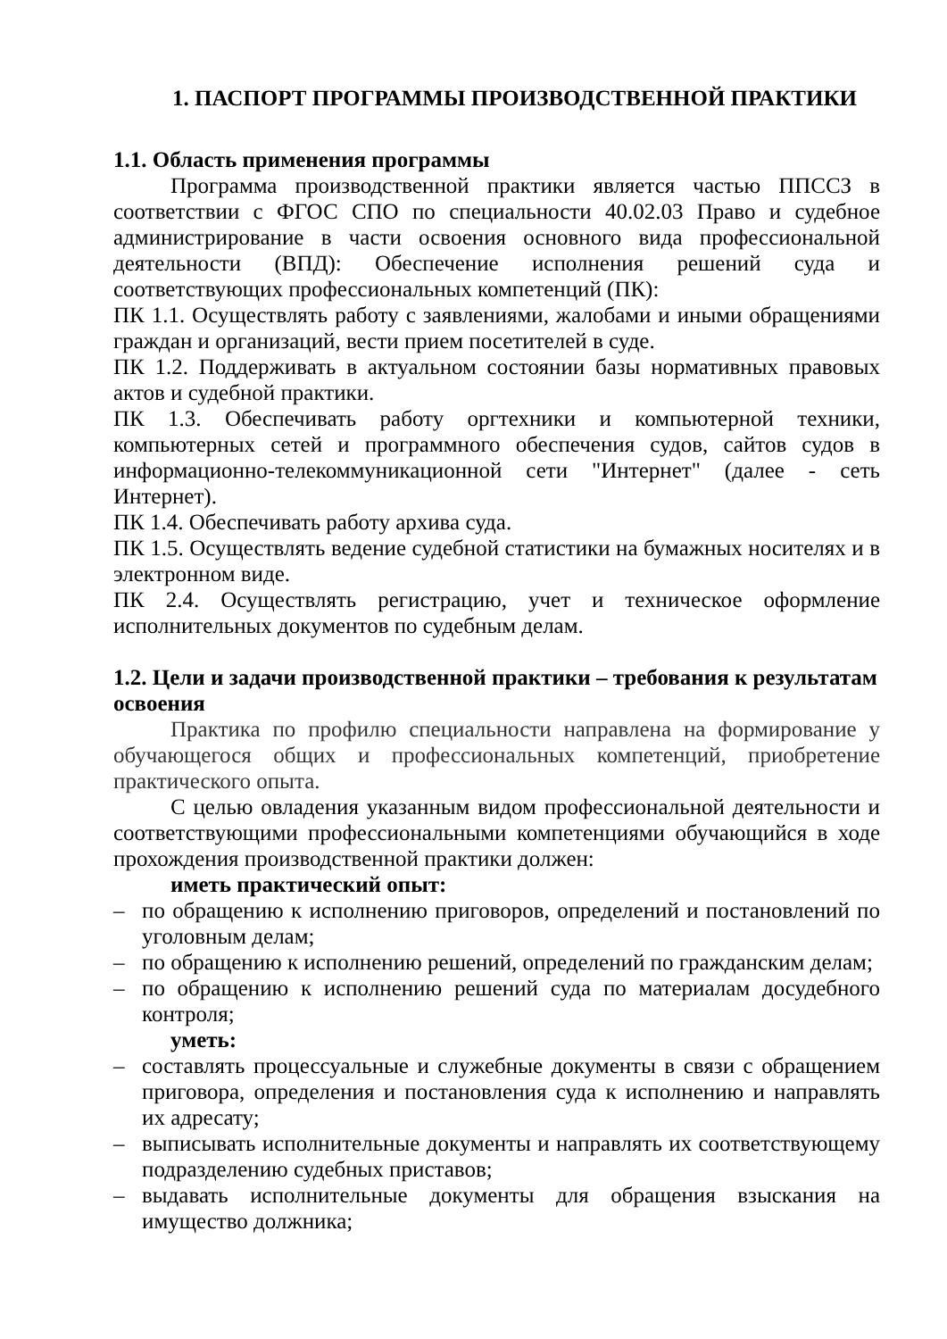1. ПАСПОРТ ПРОГРАММЫ ПРОИЗВОДСТВЕННОЙ ПРАКТИКИ
1.1. Область применения программы
Программа производственной практики является частью ППССЗ в соответствии с ФГОС СПО по специальности 40.02.03 Право и судебное администрирование в части освоения основного вида профессиональной деятельности (ВПД): Обеспечение исполнения решений суда и соответствующих профессиональных компетенций (ПК):
ПК 1.1. Осуществлять работу с заявлениями, жалобами и иными обращениями граждан и организаций, вести прием посетителей в суде.
ПК 1.2. Поддерживать в актуальном состоянии базы нормативных правовых актов и судебной практики.
ПК 1.3. Обеспечивать работу оргтехники и компьютерной техники, компьютерных сетей и программного обеспечения судов, сайтов судов в информационно-телекоммуникационной сети "Интернет" (далее - сеть Интернет).
ПК 1.4. Обеспечивать работу архива суда.
ПК 1.5. Осуществлять ведение судебной статистики на бумажных носителях и в электронном виде.
ПК 2.4. Осуществлять регистрацию, учет и техническое оформление исполнительных документов по судебным делам.
1.2. Цели и задачи производственной практики – требования к результатам освоения
Практика по профилю специальности направлена на формирование у обучающегося общих и профессиональных компетенций, приобретение практического опыта.
С целью овладения указанным видом профессиональной деятельности и соответствующими профессиональными компетенциями обучающийся в ходе прохождения производственной практики должен:
иметь практический опыт:
– по обращению к исполнению приговоров, определений и постановлений по уголовным делам;
– по обращению к исполнению решений, определений по гражданским делам;
– по обращению к исполнению решений суда по материалам досудебного контроля;
уметь:
– составлять процессуальные и служебные документы в связи с обращением приговора, определения и постановления суда к исполнению и направлять их адресату;
– выписывать исполнительные документы и направлять их соответствующему подразделению судебных приставов;
– выдавать исполнительные документы для обращения взыскания на имущество должника;